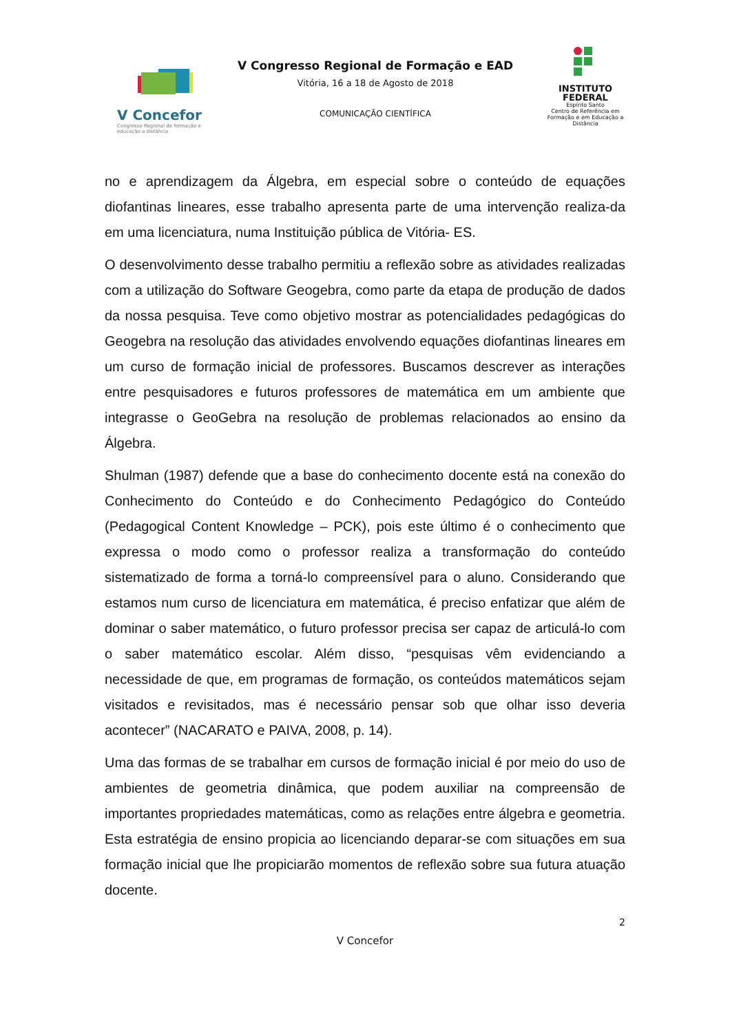V Concefor
Congresso Regional de formação e educação a distância
V Congresso Regional de Formação e EAD
Vitória, 16 a 18 de Agosto de 2018
COMUNICAÇÃO CIENTÍFICA
INSTITUTO
FEDERAL
Espírito Santo
Centro de Referência em Formação e em Educação a Distância
no e aprendizagem da Álgebra, em especial sobre o conteúdo de equações diofantinas lineares, esse trabalho apresenta parte de uma intervenção realiza-da em uma licenciatura, numa Instituição pública de Vitória- ES.
O desenvolvimento desse trabalho permitiu a reflexão sobre as atividades realizadas com a utilização do Software Geogebra, como parte da etapa de produção de dados da nossa pesquisa. Teve como objetivo mostrar as potencialidades pedagógicas do Geogebra na resolução das atividades envolvendo equações diofantinas lineares em um curso de formação inicial de professores. Buscamos descrever as interações entre pesquisadores e futuros professores de matemática em um ambiente que integrasse o GeoGebra na resolução de problemas relacionados ao ensino da Álgebra.
Shulman (1987) defende que a base do conhecimento docente está na conexão do Conhecimento do Conteúdo e do Conhecimento Pedagógico do Conteúdo (Pedagogical Content Knowledge – PCK), pois este último é o conhecimento que expressa o modo como o professor realiza a transformação do conteúdo sistematizado de forma a torná-lo compreensível para o aluno. Considerando que estamos num curso de licenciatura em matemática, é preciso enfatizar que além de dominar o saber matemático, o futuro professor precisa ser capaz de articulá-lo com o saber matemático escolar. Além disso, “pesquisas vêm evidenciando a necessidade de que, em programas de formação, os conteúdos matemáticos sejam visitados e revisitados, mas é necessário pensar sob que olhar isso deveria acontecer” (NACARATO e PAIVA, 2008, p. 14).
Uma das formas de se trabalhar em cursos de formação inicial é por meio do uso de ambientes de geometria dinâmica, que podem auxiliar na compreensão de importantes propriedades matemáticas, como as relações entre álgebra e geometria. Esta estratégia de ensino propicia ao licenciando deparar-se com situações em sua formação inicial que lhe propiciarão momentos de reflexão sobre sua futura atuação docente.
2
V Concefor